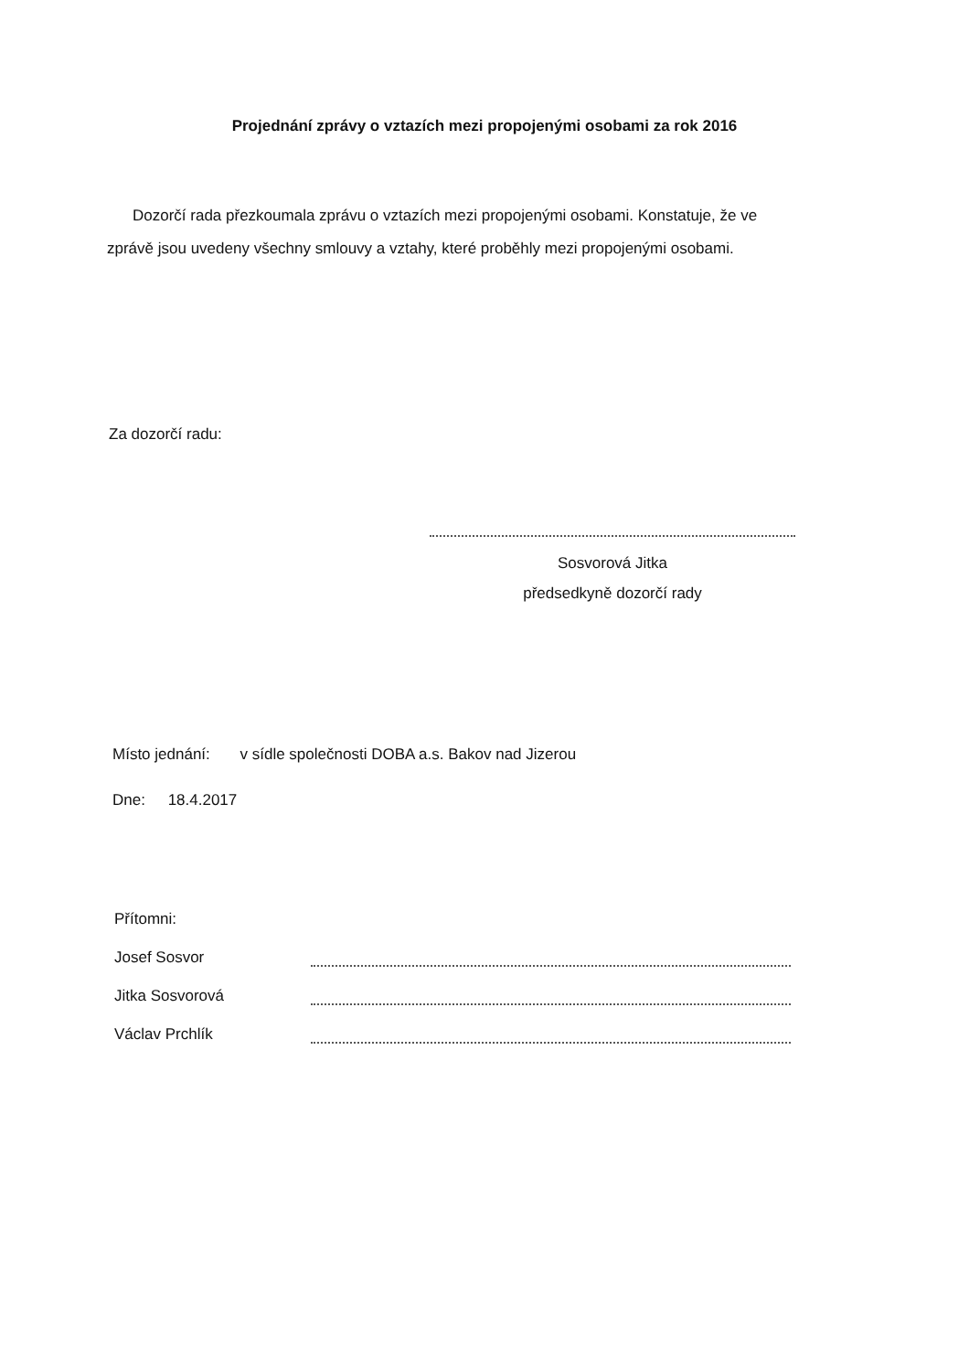Projednání zprávy o vztazích mezi propojenými osobami za rok 2016
Dozorčí rada přezkoumala zprávu o vztazích mezi propojenými osobami. Konstatuje, že ve zprávě jsou uvedeny všechny smlouvy a vztahy, které proběhly mezi propojenými osobami.
Za dozorčí radu:
Sosvorová Jitka
předsedkyně dozorčí rady
Místo jednání: v sídle společnosti DOBA a.s. Bakov nad Jizerou
Dne: 18.4.2017
Přítomni:
Josef Sosvor
Jitka Sosvorová
Václav Prchlík